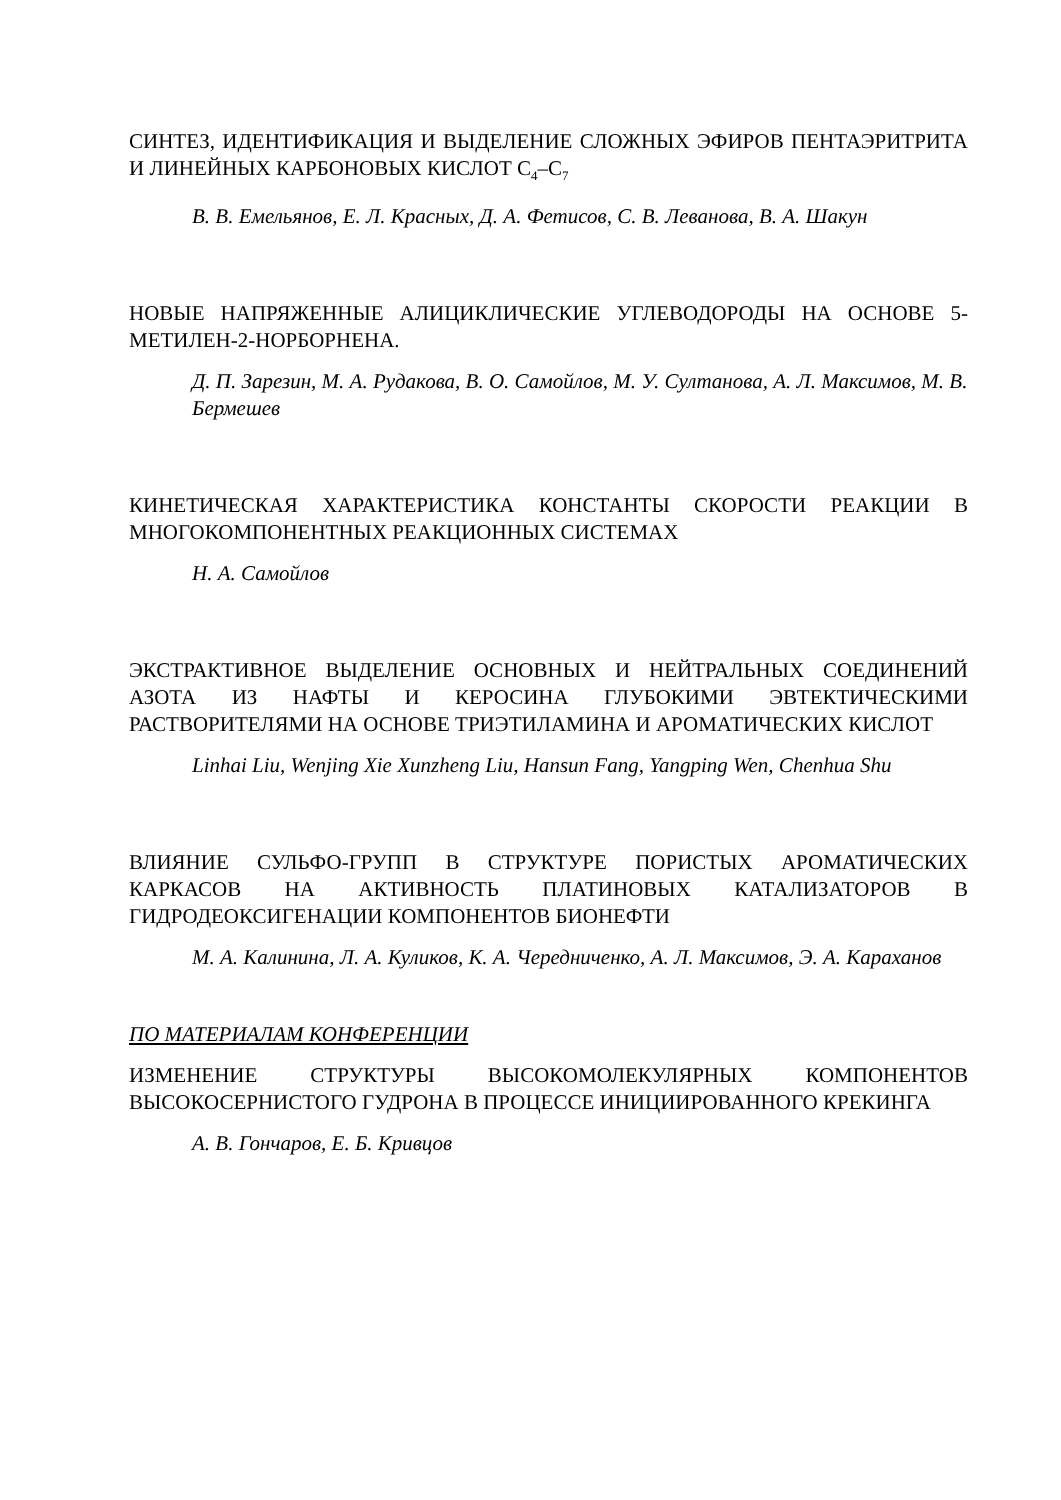СИНТЕЗ, ИДЕНТИФИКАЦИЯ И ВЫДЕЛЕНИЕ СЛОЖНЫХ ЭФИРОВ ПЕНТАЭРИТРИТА И ЛИНЕЙНЫХ КАРБОНОВЫХ КИСЛОТ С<sub>4</sub>–С<sub>7</sub>
В. В. Емельянов, Е. Л. Красных, Д. А. Фетисов, С. В. Леванова, В. А. Шакун
НОВЫЕ НАПРЯЖЕННЫЕ АЛИЦИКЛИЧЕСКИЕ УГЛЕВОДОРОДЫ НА ОСНОВЕ 5-МЕТИЛЕН-2-НОРБОРНЕНА.
Д. П. Зарезин, М. А. Рудакова, В. О. Самойлов, М. У. Султанова, А. Л. Максимов, М. В. Бермешев
КИНЕТИЧЕСКАЯ ХАРАКТЕРИСТИКА КОНСТАНТЫ СКОРОСТИ РЕАКЦИИ В МНОГОКОМПОНЕНТНЫХ РЕАКЦИОННЫХ СИСТЕМАХ
Н. А. Самойлов
ЭКСТРАКТИВНОЕ ВЫДЕЛЕНИЕ ОСНОВНЫХ И НЕЙТРАЛЬНЫХ СОЕДИНЕНИЙ АЗОТА ИЗ НАФТЫ И КЕРОСИНА ГЛУБОКИМИ ЭВТЕКТИЧЕСКИМИ РАСТВОРИТЕЛЯМИ НА ОСНОВЕ ТРИЭТИЛАМИНА И АРОМАТИЧЕСКИХ КИСЛОТ
Linhai Liu, Wenjing Xie Xunzheng Liu, Hansun Fang, Yangping Wen, Chenhua Shu
ВЛИЯНИЕ СУЛЬФО-ГРУПП В СТРУКТУРЕ ПОРИСТЫХ АРОМАТИЧЕСКИХ КАРКАСОВ НА АКТИВНОСТЬ ПЛАТИНОВЫХ КАТАЛИЗАТОРОВ В ГИДРОДЕОКСИГЕНАЦИИ КОМПОНЕНТОВ БИОНЕФТИ
М. А. Калинина, Л. А. Куликов, К. А. Чередниченко, А. Л. Максимов, Э. А. Караханов
ПО МАТЕРИАЛАМ КОНФЕРЕНЦИИ
ИЗМЕНЕНИЕ СТРУКТУРЫ ВЫСОКОМОЛЕКУЛЯРНЫХ КОМПОНЕНТОВ ВЫСОКОСЕРНИСТОГО ГУДРОНА В ПРОЦЕССЕ ИНИЦИИРОВАННОГО КРЕКИНГА
А. В. Гончаров, Е. Б. Кривцов